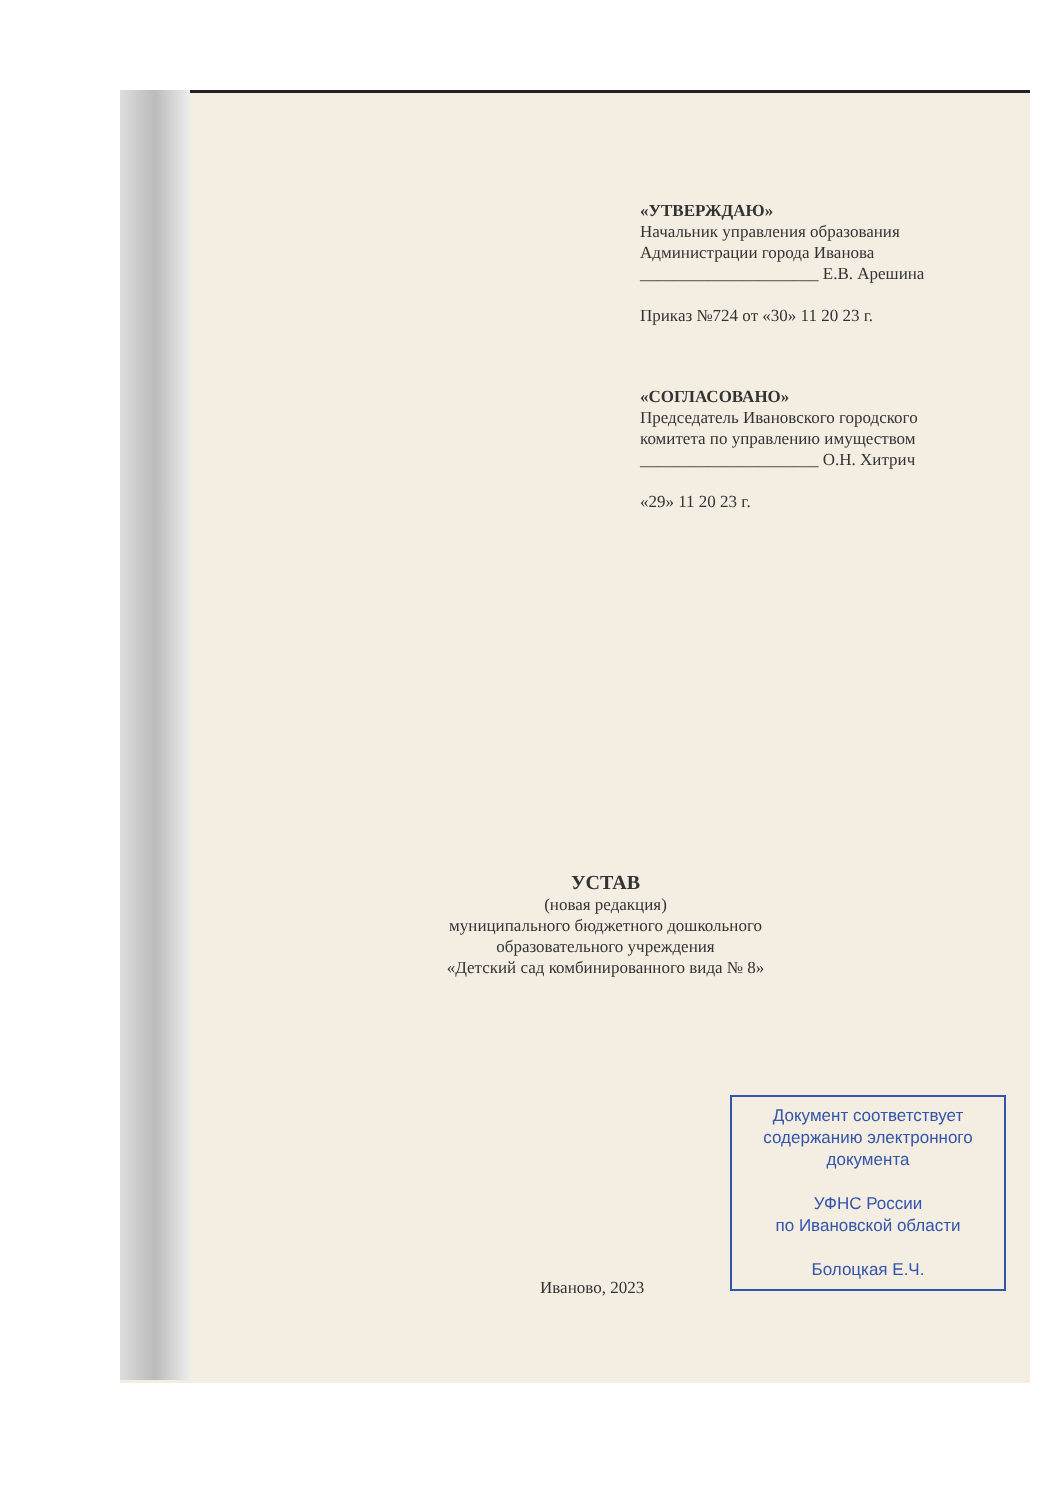«УТВЕРЖДАЮ»
Начальник управления образования Администрации города Иванова
_____________________ Е.В. Арешина
Приказ №724 от «30» 11 20 23 г.
«СОГЛАСОВАНО»
Председатель Ивановского городского комитета по управлению имуществом
_____________________ О.Н. Хитрич
«29» 11 20 23 г.
УСТАВ
(новая редакция)
муниципального бюджетного дошкольного
образовательного учреждения
«Детский сад комбинированного вида № 8»
Иваново, 2023
Документ соответствует содержанию электронного документа
УФНС России
по Ивановской области
Болоцкая Е.Ч.